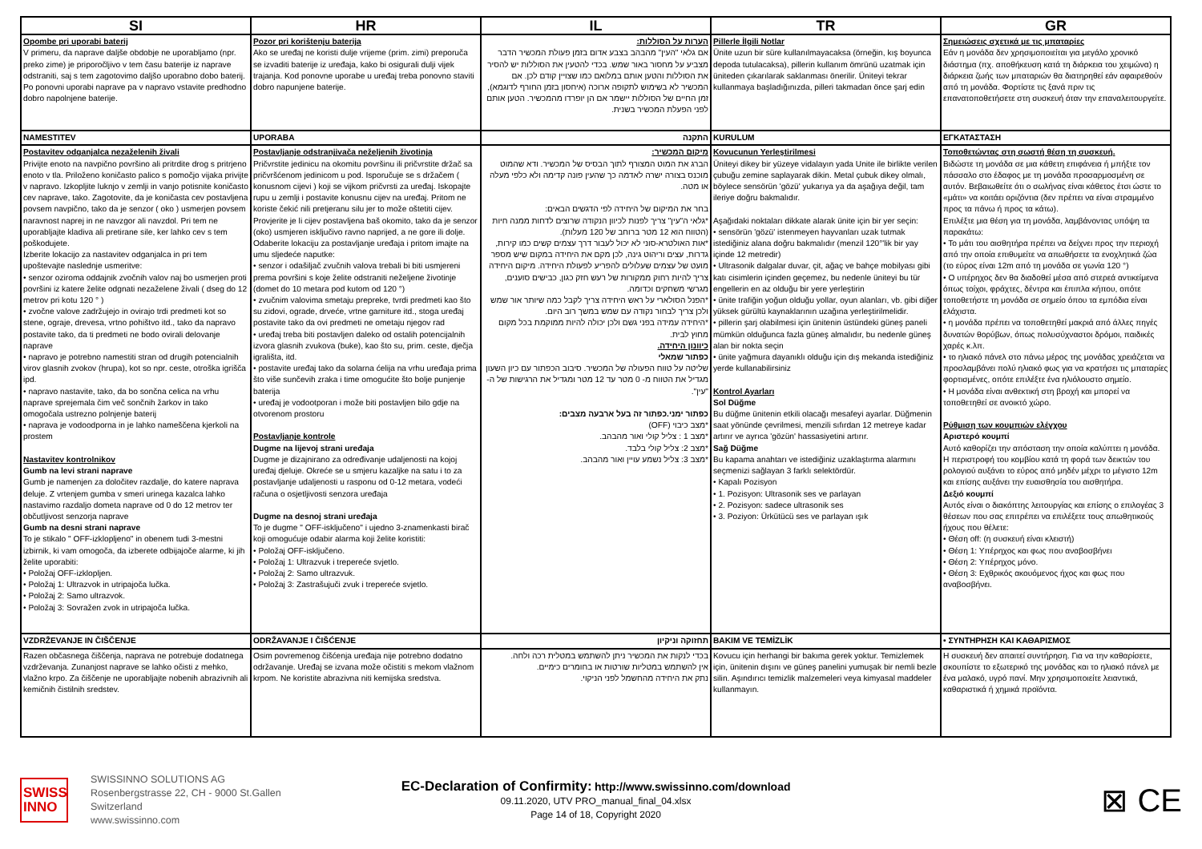| SI | HR | IL | TR | GR |
| --- | --- | --- | --- | --- |
| Opombe pri uporabi baterij V primeru, da naprave daljše obdobje ne uporabljamo (npr. preko zime) je priporočljivo v tem času baterije iz naprave odstraniti, saj s tem zagotovimo daljšo uporabno dobo baterij. Po ponovni uporabi naprave pa v napravo vstavite predhodno dobro napolnjene baterije. | Pozor pri korištenju baterija Ako se uređaj ne koristi dulje vrijeme (prim. zimi) preporuča se izvaditi baterije iz uređaja, kako bi osigurali dulji vijek trajanja. Kod ponovne uporabe u uređaj treba ponovno staviti dobro napunjene baterije. | הערות על הסוללות: אם גלאי "העין" מהבהב בצבע אדום בזמן פעולת המכשיר הדבר מצביע על מחסור באור שמש. בכדי להטעין את הסוללות יש להסיר את הסוללות והטען אותם במלואם כמו שצויין קודם לכן. אם המכשיר לא בשימוש לתקופה ארוכה (איחסון בזמן החורף לדוגמא), זמן החיים של הסוללות יישמר אם הן יופרדו מהמכשיר. הטען אותם לפני הפעלת המכשיר בשנית. | Pillerle İlgili Notlar Ünite uzun bir süre kullanılmayacaksa (örneğin, kış boyunca depoda tutulacaksa), pillerin kullanım ömrünü uzatmak için üniteden çıkarılarak saklanması önerilir. Üniteyi tekrar kullanmaya başladığınızda, pilleri takmadan önce şarj edin | Σημειώσεις σχετικά με τις μπαταρίες Εάν η μονάδα δεν χρησιμοποιείται για μεγάλο χρονικό διάστημα (πχ. αποθήκευση κατά τη διάρκεια του χειμώνα) η διάρκεια ζωής των μπαταριών θα διατηρηθεί εάν αφαιρεθούν από τη μονάδα. Φορτίστε τις ξανά πριν τις επανατοποθετήσετε στη συσκευή όταν την επαναλειτουργείτε. |
| NAMESTITEV | UPORABA | התקנה | KURULUM | ΕΓΚΑΤΑΣΤΑΣΗ |
| Postavitev odganjalca nezaželenih živali Privijte enoto na navpično površino ali pritrdite drog s pritrjeno enoto v tla. Priloženo koničasto palico s pomočjo vijaka privijte v napravo. Izkopljite luknjo v zemlji in vanjo potisnite koničasto cev naprave, tako. Zagotovite, da je koničasta cev postavljena povsem navpično, tako da je senzor ( oko ) usmerjen povsem naravnost naprej in ne navzgor ali navzdol. Pri tem ne uporabljajte kladiva ali pretirane sile, ker lahko cev s tem poškodujete. Izberite lokacijo za nastavitev odganjalca in pri tem upoštevajte naslednje usmeritve: • senzor oziroma oddajnik zvočnih valov naj bo usmerjen proti površini iz katere želite odgnati nezaželene živali ( dseg do 12 metrov pri kotu 120 ° ) • zvočne valove zadržujejo in ovirajo trdi predmeti kot so stene, ograje, drevesa, vrtno pohištvo itd., tako da napravo postavite tako, da ti predmeti ne bodo ovirali delovanje naprave • napravo je potrebno namestiti stran od drugih potencialnih virov glasnih zvokov (hrupa), kot so npr. ceste, otroška igrišča ipd. • napravo nastavite, tako, da bo sončna celica na vrhu naprave sprejemala čim več sončnih žarkov in tako omogočala ustrezno polnjenje baterij • naprava je vodoodporna in je lahko nameščena kjerkoli na prostem Nastavitev kontrolnikov Gumb na levi strani naprave Gumb je namenjen za določitev razdalje, do katere naprava deluje. Z vrtenjem gumba v smeri urinega kazalca lahko nastavimo razdaljo dometa naprave od 0 do 12 metrov ter občutljivost senzorja naprave Gumb na desni strani naprave To je stikalo " OFF-izklopljeno" in obenem tudi 3-mestni izbirnik, ki vam omogoča, da izberete odbijajoče alarme, ki jih želite uporabiti: • Položaj OFF-izklopljen. • Položaj 1: Ultrazvok in utripajoča lučka. • Položaj 2: Samo ultrazvok. • Položaj 3: Sovražen zvok in utripajoča lučka. | Postavljanje odstranjivača neželjenih životinja Pričvrstite jedinicu na okomitu površinu ili pričvrstite držač sa pričvršćenom jedinicom u pod. Isporučuje se s držačem ( konusnom cijevi ) koji se vijkom pričvrsti za uređaj. Iskopajte rupu u zemlji i postavite konusnu cijev na uređaj. Pritom ne koriste čekić nili pretjeranu silu jer to može oštetiti cijev. Provjerite je li cijev postavljena baš okomito, tako da je senzor (oko) usmjeren isključivo ravno naprijed, a ne gore ili dolje. Odaberite lokaciju za postavljanje uređaja i pritom imajte na umu sljedeće naputke: • senzor i odašiljač zvučnih valova trebali bi biti usmjereni prema površini s koje želite odstraniti neželjene životinje (domet do 10 metara pod kutom od 120 °) • zvučnim valovima smetaju prepreke, tvrdi predmeti kao što su zidovi, ograde, drveće, vrtne garniture itd., stoga uređaj postavite tako da ovi predmeti ne ometaju njegov rad • uređaj treba biti postavljen daleko od ostalih potencijalnih izvora glasnih zvukova (buke), kao što su, prim. ceste, dječja igrališta, itd. • postavite uređaj tako da solarna ćelija na vrhu uređaja prima što više sunčevih zraka i time omogućite što bolje punjenje baterija • uređaj je vodootporan i može biti postavljen bilo gdje na otvorenom prostoru Postavljanje kontrole Dugme na lijevoj strani uređaja Dugme je dizajnirano za određivanje udaljenosti na kojoj uređaj djeluje. Okreće se u smjeru kazaljke na satu i to za postavljanje udaljenosti u rasponu od 0-12 metara, vodeći računa o osjetljivosti senzora uređaja Dugme na desnoj strani uređaja To je dugme " OFF-isključeno" i ujedno 3-znamenkasti birač koji omogućuje odabir alarma koji želite koristiti: • Položaj OFF-isključeno. • Položaj 1: Ultrazvuk i trepereće svjetlo. • Položaj 2: Samo ultrazvuk. • Položaj 3: Zastrašujuči zvuk i trepereće svjetlo. | מיקום המכשיר: הברג את המוט המצורף לתוך הבסיס של המכשיר. ודא שהמוט מוכנס בצורה ישרה לאדמה כך שהעין פונה קדימה ולא כלפי מעלה או מטה. בחר את המיקום של היחידה לפי הדגשים הבאים: *גלאי ה"עין" צריך לפנות לכיוון הנקודה שרוצים לדחות ממנה חיות (הטווח הוא 12 מטר ברוחב של 120 מעלות). *אות האולטרא-סוני לא יכול לעבור דרך עצמים קשים כמו קירות, גדרות, עצים וריהוט גינה, לכן מקם את היחידה במקום שיש מספר מועט של עצמים שעלולים להפריע לפעולת היחידה. מיקום היחידה צריך להיות רחוק ממקורות של רעש חזק כגון, כבישים סוענים, מגרשי משחקים וכדומה. *הפנל הסולארי על ראש היחידה צריך לקבל כמה שיותר אור שמש ולכן צריך לבחור נקודה עם שמש במשך רוב היום. *היחידה עמידה בפני גשם ולכן יכולה להיות ממוקמת בכל מקום מחוץ לבית. כיוונון היחידה. כפתור שמאלי שליטה על טווח הפעולה של המכשיר. סיבוב הכפתור עם כיון השעון מגדיל את הטווח מ- 0 מטר עד 12 מטר ומגדיל את הרגישות של ה-"עין". כפתור ימני.כפתור זה בעל ארבעה מצבים: *מצב כיבוי (OFF) *מצב 1 : צליל קולי ואור מהבהב. *מצב 2: צליל קולי בלבד. *מצב 3: צליל נשמע עויין ואור מהבהב. | Kovucunun Yerleştirilmesi Üniteyi dikey bir yüzeye vidalayın yada Unite ile birlikte verilen çubuğu zemine saplayarak dikin. Metal çubuk dikey olmalı, böylece sensörün 'gözü' yukarıya ya da aşağıya değil, tam ileriye doğru bakmalıdır. Aşağıdaki noktaları dikkate alarak ünite için bir yer seçin: • sensörün 'gözü' istenmeyen hayvanları uzak tutmak istediğiniz alana doğru bakmalıdır (menzil 120°'lik bir yay içinde 12 metredir) • Ultrasonik dalgalar duvar, çit, ağaç ve bahçe mobilyası gibi katı cisimlerin içinden geçemez, bu nedenle üniteyi bu tür engellerin en az olduğu bir yere yerleştirin • ünite trafiğin yoğun olduğu yollar, oyun alanları, vb. gibi diğer yüksek gürültü kaynaklarının uzağına yerleştirilmelidir. • pillerin şarj olabilmesi için ünitenin üstündeki güneş paneli mümkün olduğunca fazla güneş almalıdır, bu nedenle güneş alan bir nokta seçin • ünite yağmura dayanıklı olduğu için dış mekanda istediğiniz yerde kullanabilirsiniz Kontrol Ayarları Sol Düğme Bu düğme ünitenin etkili olacağı mesafeyi ayarlar. Düğmenin saat yönünde çevrilmesi, menzili sıfırdan 12 metreye kadar artırır ve ayrıca 'gözün' hassasiyetini artırır. Sağ Düğme Bu kapama anahtarı ve istediğiniz uzaklaştırma alarmını seçmenizi sağlayan 3 farklı selektördür. • Kapalı Pozisyon • 1. Pozisyon: Ultrasonik ses ve parlayan • 2. Pozisyon: sadece ultrasonik ses • 3. Poziyon: Ürkütücü ses ve parlayan ışık | Τοποθετώντας στη σωστή θέση τη συσκευή. Βιδώστε τη μονάδα σε μια κάθετη επιφάνεια ή μπήξτε τον πάσσαλο στο έδαφος με τη μονάδα προσαρμοσμένη σε αυτόν. Βεβαιωθείτε ότι ο σωλήνας είναι κάθετος έτσι ώστε το «μάτι» να κοιτάει οριζόντια (δεν πρέπει να είναι στραμμένο προς τα πάνω ή προς τα κάτω). Επιλέξτε μια θέση για τη μονάδα, λαμβάνοντας υπόψη τα παρακάτω: • Το μάτι του αισθητήρα πρέπει να δείχνει προς την περιοχή από την οποία επιθυμείτε να απωθήσετε τα ενοχλητικά ζώα (το εύρος είναι 12m από τη μονάδα σε γωνία 120 °) • Ο υπέρηχος δεν θα διαδοθεί μέσα από στερεά αντικείμενα όπως τοίχοι, φράχτες, δέντρα και έπιπλα κήπου, οπότε τοποθετήστε τη μονάδα σε σημείο όπου τα εμπόδια είναι ελάχιστα. • η μονάδα πρέπει να τοποθετηθεί μακριά από άλλες πηγές δυνατών θορύβων, όπως πολυσύχναστοι δρόμοι, παιδικές χαρές κ.λπ. • το ηλιακό πάνελ στο πάνω μέρος της μονάδας χρειάζεται να προσλαμβάνει πολύ ηλιακό φως για να κρατήσει τις μπαταρίες φορτισμένες, οπότε επιλέξτε ένα ηλιόλουστο σημείο. • Η μονάδα είναι ανθεκτική στη βροχή και μπορεί να τοποθετηθεί σε ανοικτό χώρο. Ρύθμιση των κουμπιών ελέγχου Αριστερό κουμπί Αυτό καθορίζει την απόσταση την οποία καλύπτει η μονάδα. Η περιστροφή του κομβίου κατά τη φορά των δεικτών του ρολογιού αυξάνει το εύρος από μηδέν μέχρι το μέγιστο 12m και επίσης αυξάνει την ευαισθησία του αισθητήρα. Δεξιό κουμπί Αυτός είναι ο διακόπτης λειτουργίας και επίσης ο επιλογέας 3 θέσεων που σας επιτρέπει να επιλέξετε τους απωθητικούς ήχους που θέλετε: • Θέση off: (η συσκευή είναι κλειστή) • Θέση 1: Υπέρηχος και φως που αναβοσβήνει • Θέση 2: Υπέρηχος μόνο. • Θέση 3: Εχθρικός ακουόμενος ήχος και φως που αναβοσβήνει. |
| VZDRŽEVANJE IN ČIŠČENJE | ODRŽAVANJE I ČIŠĆENJE | תחזוקה וניקיון | BAKIM VE TEMİZLİK | • ΣΥΝΤΗΡΗΣΗ ΚΑΙ ΚΑΘΑΡΙΣΜΟΣ |
| Razen občasnega čiščenja, naprava ne potrebuje dodatnega vzdrževanja. Zunanjost naprave se lahko očisti z mehko, vlažno krpo. Za čiščenje ne uporabljajte nobenih abrazivnih ali kemičnih čistilnih sredstev. | Osim povremenog čišćenja uređaja nije potrebno dodatno održavanje. Uređaj se izvana može očistiti s mekom vlažnom krpom. Ne koristite abrazivna niti kemijska sredstva. | בכדי לנקות את המכשיר ניתן להשתמש במטלית רכה ולחה. אין להשתמש במטליות שורטות או בחומרים כימיים. נתק את היחידה מהחשמל לפני הניקוי. | Kovucu için herhangi bir bakıma gerek yoktur. Temizlemek için, ünitenin dışını ve güneş panelini yumuşak bir nemli bezle silin. Aşındırıcı temizlik malzemeleri veya kimyasal maddeler kullanmayın. | Η συσκευή δεν απαιτεί συντήρηση. Για να την καθαρίσετε, σκουπίστε το εξωτερικό της μονάδας και το ηλιακό πάνελ με ένα μαλακό, υγρό πανί. Μην χρησιμοποιείτε λειαντικά, καθαριστικά ή χημικά προϊόντα. |
SWISS
INNO
SWISSINNO SOLUTIONS AG
Rosenbergstrasse 22, CH - 9000 St.Gallen
Switzerland
www.swissinno.com
EC-Declaration of Confirmity: http://www.swissinno.com/download
09.11.2020, UTV PRO_manual_final_04.xlsx
Page 14 of 18, Copyright 2020
⊠ CE